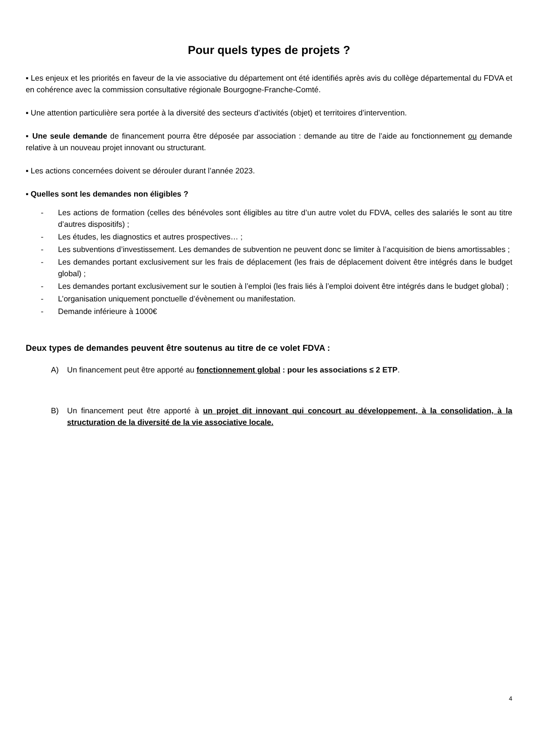Pour quels types de projets ?
▪ Les enjeux et les priorités en faveur de la vie associative du département ont été identifiés après avis du collège départemental du FDVA et en cohérence avec la commission consultative régionale Bourgogne-Franche-Comté.
▪ Une attention particulière sera portée à la diversité des secteurs d’activités (objet) et territoires d’intervention.
▪ Une seule demande de financement pourra être déposée par association : demande au titre de l’aide au fonctionnement ou demande relative à un nouveau projet innovant ou structurant.
▪ Les actions concernées doivent se dérouler durant l’année 2023.
▪ Quelles sont les demandes non éligibles ?
- Les actions de formation (celles des bénévoles sont éligibles au titre d’un autre volet du FDVA, celles des salariés le sont au titre d’autres dispositifs) ;
- Les études, les diagnostics et autres prospectives… ;
- Les subventions d’investissement. Les demandes de subvention ne peuvent donc se limiter à l’acquisition de biens amortissables ;
- Les demandes portant exclusivement sur les frais de déplacement (les frais de déplacement doivent être intégrés dans le budget global) ;
- Les demandes portant exclusivement sur le soutien à l’emploi (les frais liés à l’emploi doivent être intégrés dans le budget global) ;
- L’organisation uniquement ponctuelle d’évènement ou manifestation.
- Demande inférieure à 1000€
Deux types de demandes peuvent être soutenus au titre de ce volet FDVA :
A) Un financement peut être apporté au fonctionnement global : pour les associations ≤ 2 ETP.
B) Un financement peut être apporté à un projet dit innovant qui concourt au développement, à la consolidation, à la structuration de la diversité de la vie associative locale.
4